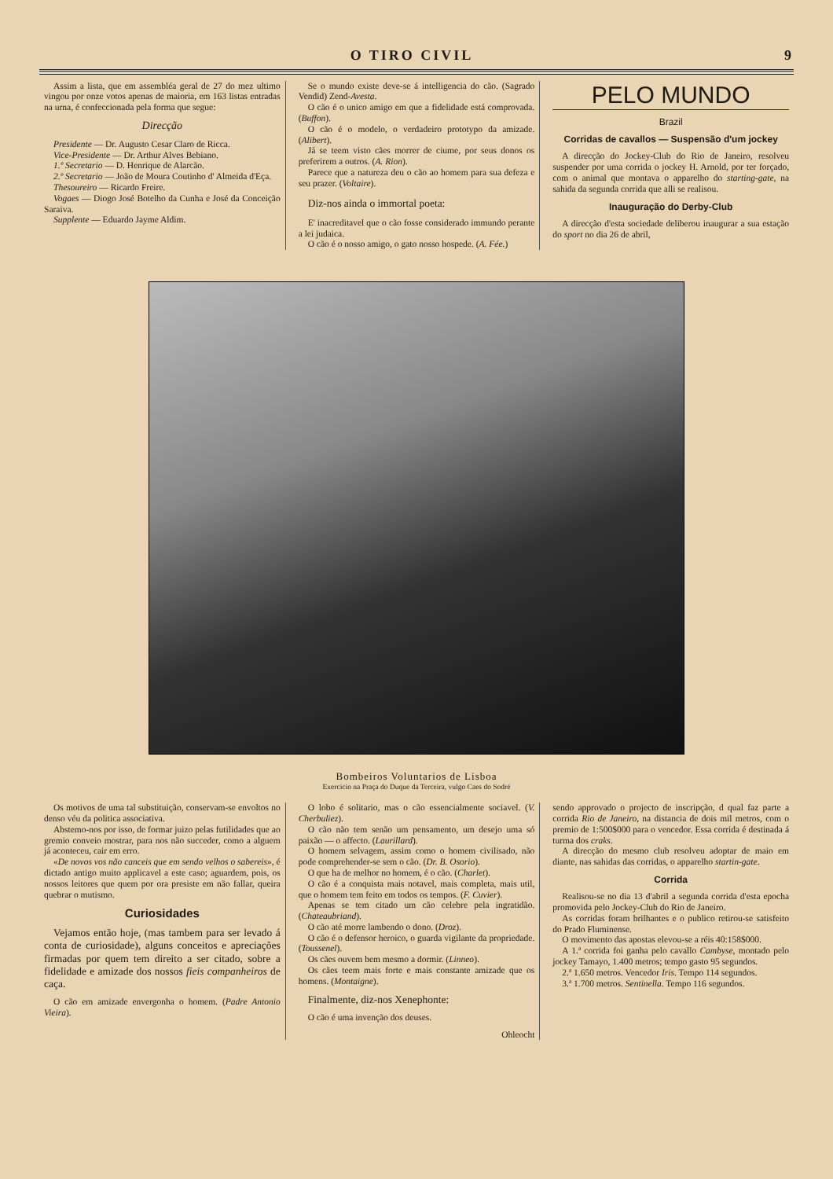O TIRO CIVIL 9
Assim a lista, que em assembléa geral de 27 do mez ultimo vingou por onze votos apenas de maioria, em 163 listas entradas na urna, é confeccionada pela forma que segue:
Direcção
Presidente — Dr. Augusto Cesar Claro de Ricca.
Vice-Presidente — Dr. Arthur Alves Bebiano.
1.º Secretario — D. Henrique de Alarcão.
2.º Secretario — João de Moura Coutinho d' Almeida d'Eça.
Thesoureiro — Ricardo Freire.
Vogaes — Diogo José Botelho da Cunha e José da Conceição Saraiva.
Supplente — Eduardo Jayme Aldim.
Se o mundo existe deve-se á intelligencia do cão. (Sagrado Vendid) Zend-Avesta.
O cão é o unico amigo em que a fidelidade está comprovada. (Buffon).
O cão é o modelo, o verdadeiro prototypo da amizade. (Alibert).
Já se teem visto cães morrer de ciume, por seus donos os preferirem a outros. (A. Rion).
Parece que a natureza deu o cão ao homem para sua defeza e seu prazer. (Voltaire).
Diz-nos ainda o immortal poeta:
E' inacreditavel que o cão fosse considerado immundo perante a lei judaica.
O cão é o nosso amigo, o gato nosso hospede. (A. Fée.)
PELO MUNDO
Brazil
Corridas de cavallos — Suspensão d'um jockey
A direcção do Jockey-Club do Rio de Janeiro, resolveu suspender por uma corrida o jockey H. Arnold, por ter forçado, com o animal que montava o apparelho do starting-gate, na sahida da segunda corrida que alli se realisou.
Inauguração do Derby-Club
A direcção d'esta sociedade deliberou inaugurar a sua estação do sport no dia 26 de abril,
Bombeiros Voluntarios de Lisboa
Exercicio na Praça do Duque da Terceira, vulgo Caes do Sodré
Os motivos de uma tal substituição, conservam-se envoltos no denso véu da politica associativa.
Abstemo-nos por isso, de formar juizo pelas futilidades que ao gremio conveio mostrar, para nos não succeder, como a alguem já aconteceu, cair em erro.
«De novos vos não canceis que em sendo velhos o sabereis», é dictado antigo muito applicavel a este caso; aguardem, pois, os nossos leitores que quem por ora presiste em não fallar, queira quebrar o mutismo.
Curiosidades
Vejamos então hoje, (mas tambem para ser levado á conta de curiosidade), alguns conceitos e apreciações firmadas por quem tem direito a ser citado, sobre a fidelidade e amizade dos nossos fieis companheiros de caça.
O cão em amizade envergonha o homem. (Padre Antonio Vieira).
O lobo é solitario, mas o cão essencialmente sociavel. (V. Cherbuliez).
O cão não tem senão um pensamento, um desejo uma só paixão — o affecto. (Laurillard).
O homem selvagem, assim como o homem civilisado, não pode comprehender-se sem o cão. (Dr. B. Osorio).
O que ha de melhor no homem, é o cão. (Charlet).
O cão é a conquista mais notavel, mais completa, mais util, que o homem tem feito em todos os tempos. (F. Cuvier).
Apenas se tem citado um cão celebre pela ingratidão. (Chateaubriand).
O cão até morre lambendo o dono. (Droz).
O cão é o defensor heroico, o guarda vigilante da propriedade. (Toussenel).
Os cães ouvem bem mesmo a dormir. (Linneo).
Os cães teem mais forte e mais constante amizade que os homens. (Montaigne).
Finalmente, diz-nos Xenephonte:
O cão é uma invenção dos deuses.
Ohleocht
sendo approvado o projecto de inscripção, d qual faz parte a corrida Rio de Janeiro, na distancia de dois mil metros, com o premio de 1:500$000 para o vencedor. Essa corrida é destinada á turma dos craks.
A direcção do mesmo club resolveu adoptar de maio em diante, nas sahidas das corridas, o apparelho startin-gate.
Corrida
Realisou-se no dia 13 d'abril a segunda corrida d'esta epocha promovida pelo Jockey-Club do Rio de Janeiro.
As corridas foram brilhantes e o publico retirou-se satisfeito do Prado Fluminense.
O movimento das apostas elevou-se a réis 40:158$000.
A 1.ª corrida foi ganha pelo cavallo Cambyse, montado pelo jockey Tamayo, 1.400 metros; tempo gasto 95 segundos.
2.ª 1.650 metros. Vencedor Iris. Tempo 114 segundos.
3.ª 1.700 metros. Sentinella. Tempo 116 segundos.